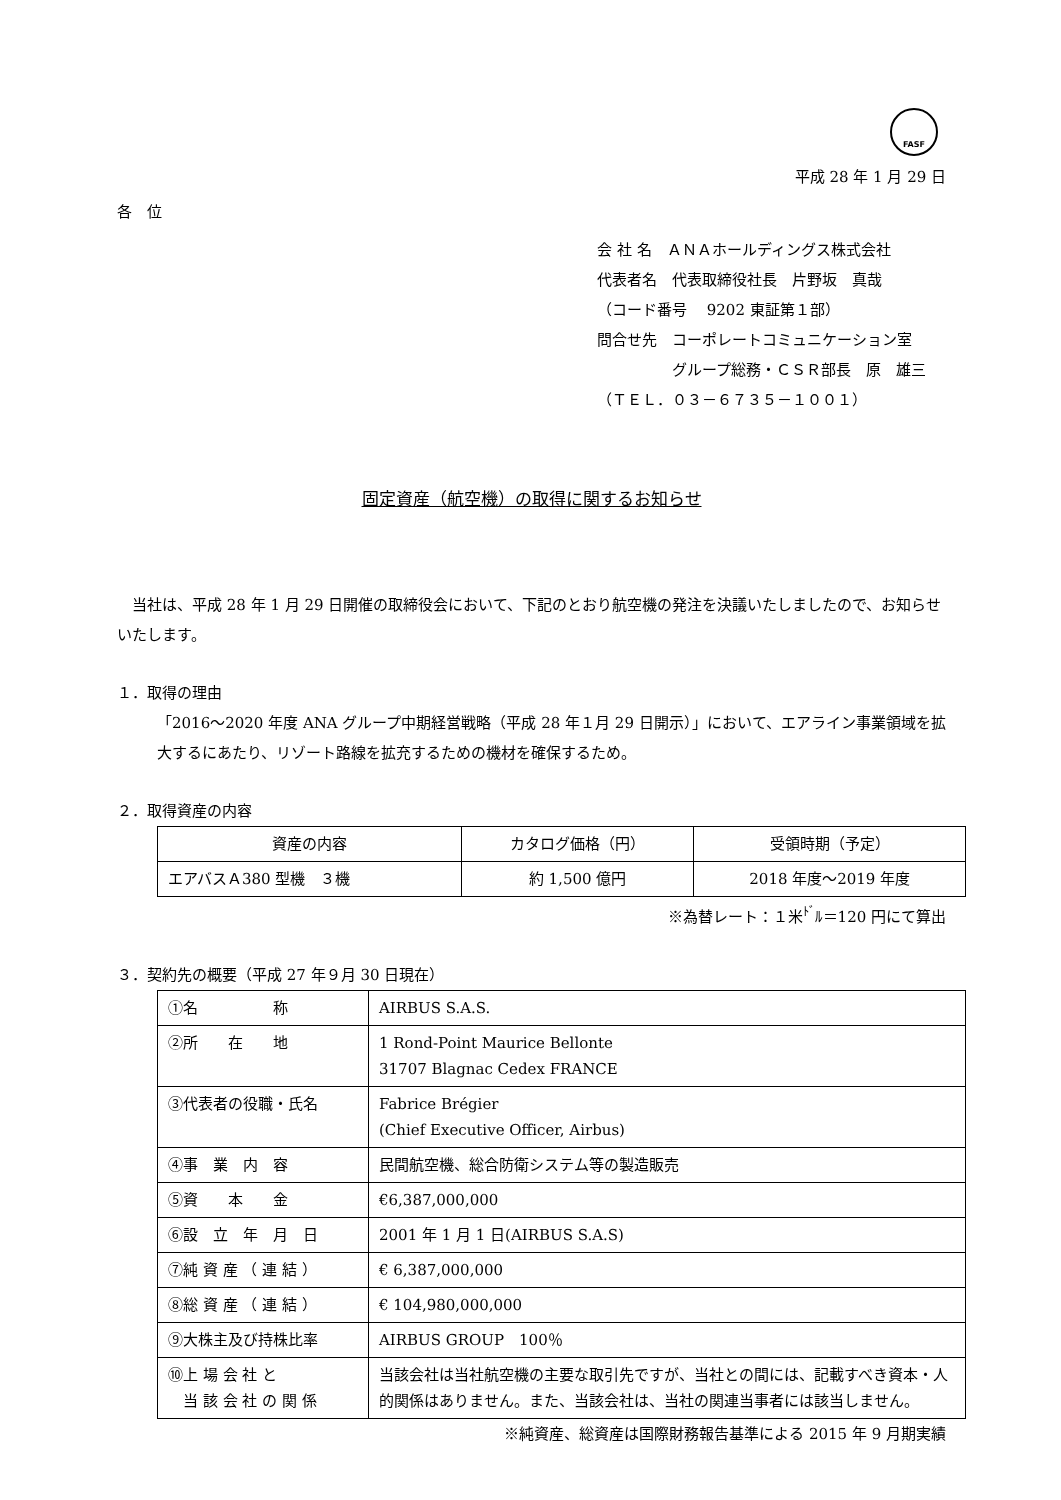FASF
平成 28 年 1 月 29 日
各　位
会 社 名　ＡＮＡホールディングス株式会社
代表者名　代表取締役社長　片野坂　真哉
（コード番号　 9202 東証第１部）
問合せ先　コーポレートコミュニケーション室
　　　　　グループ総務・ＣＳＲ部長　原　雄三
（ＴＥＬ．０３－６７３５－１００１）
固定資産（航空機）の取得に関するお知らせ
　当社は、平成 28 年 1 月 29 日開催の取締役会において、下記のとおり航空機の発注を決議いたしましたので、お知らせいたします。
１．取得の理由
「2016～2020 年度 ANA グループ中期経営戦略（平成 28 年１月 29 日開示）」において、エアライン事業領域を拡大するにあたり、リゾート路線を拡充するための機材を確保するため。
２．取得資産の内容
| 資産の内容 | カタログ価格（円） | 受領時期（予定） |
| エアバスＡ380 型機 ３機 | 約 1,500 億円 | 2018 年度～2019 年度 |
※為替レート：１米<sup>ﾄﾞ</sup>ﾙ＝120 円にて算出
３．契約先の概要（平成 27 年９月 30 日現在）
| ①名 称 | AIRBUS S.A.S. |
| ②所 在 地 | 1 Rond-Point Maurice Bellonte 31707 Blagnac Cedex FRANCE |
| ③代表者の役職・氏名 | Fabrice Brégier (Chief Executive Officer, Airbus) |
| ④事 業 内 容 | 民間航空機、総合防衛システム等の製造販売 |
| ⑤資 本 金 | €6,387,000,000 |
| ⑥設 立 年 月 日 | 2001 年 1 月 1 日(AIRBUS S.A.S) |
| ⑦純 資 産 （ 連 結 ） | € 6,387,000,000 |
| ⑧総 資 産 （ 連 結 ） | € 104,980,000,000 |
| ⑨大株主及び持株比率 | AIRBUS GROUP 100％ |
| ⑩上 場 会 社 と 当 該 会 社 の 関 係 | 当該会社は当社航空機の主要な取引先ですが、当社との間には、記載すべき資本・人的関係はありません。また、当該会社は、当社の関連当事者には該当しません。 |
※純資産、総資産は国際財務報告基準による 2015 年 9 月期実績